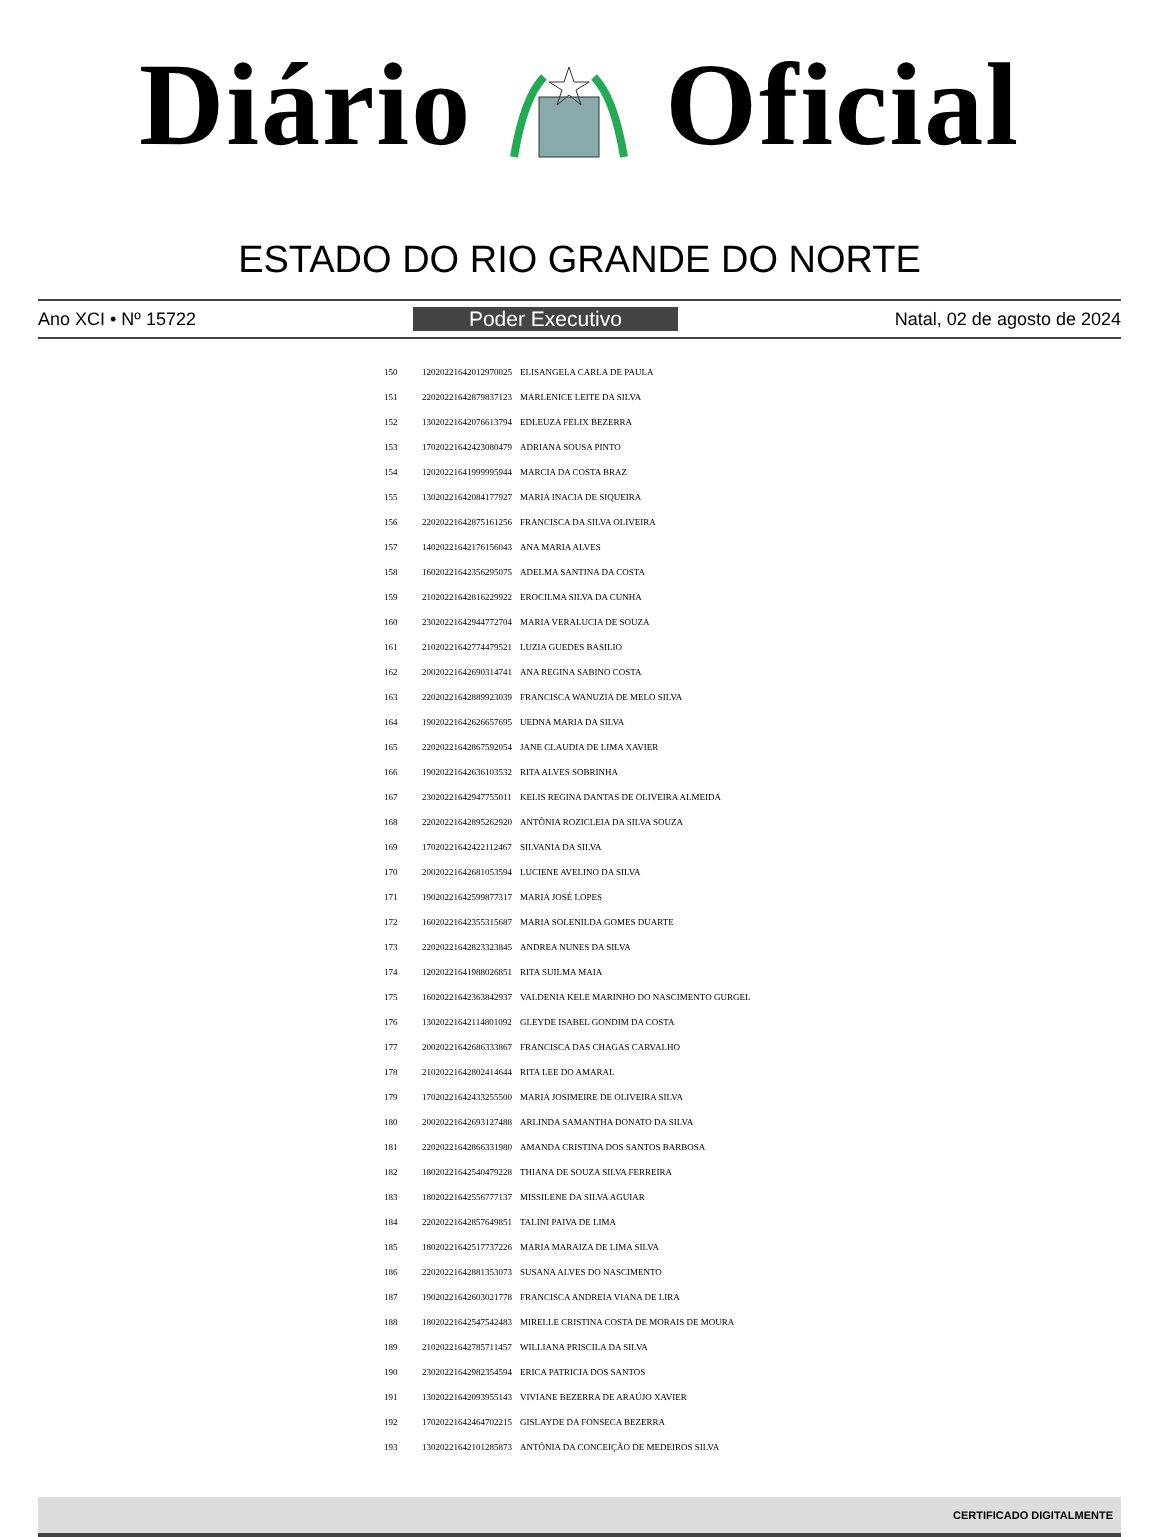Diário Oficial
ESTADO DO RIO GRANDE DO NORTE
Ano XCI • Nº 15722 Poder Executivo Natal, 02 de agosto de 2024
| 150 | 12020221642012970025 | ELISANGELA CARLA DE PAULA |
| 151 | 22020221642879837123 | MARLENICE LEITE DA SILVA |
| 152 | 13020221642076613794 | EDLEUZA FELIX BEZERRA |
| 153 | 17020221642423080479 | ADRIANA SOUSA PINTO |
| 154 | 12020221641999995944 | MARCIA DA COSTA BRAZ |
| 155 | 13020221642084177927 | MARIA INACIA DE SIQUEIRA |
| 156 | 22020221642875161256 | FRANCISCA DA SILVA OLIVEIRA |
| 157 | 14020221642176156043 | ANA MARIA ALVES |
| 158 | 16020221642356295075 | ADELMA SANTINA DA COSTA |
| 159 | 21020221642816229922 | EROCILMA SILVA DA CUNHA |
| 160 | 23020221642944772704 | MARIA VERALUCIA DE SOUZA |
| 161 | 21020221642774479521 | LUZIA GUEDES BASILIO |
| 162 | 20020221642690314741 | ANA REGINA SABINO COSTA |
| 163 | 22020221642889923039 | FRANCISCA WANUZIA DE MELO SILVA |
| 164 | 19020221642626657695 | UEDNA MARIA DA SILVA |
| 165 | 22020221642867592054 | JANE CLAUDIA DE LIMA XAVIER |
| 166 | 19020221642636103532 | RITA ALVES SOBRINHA |
| 167 | 23020221642947755011 | KELIS REGINA DANTAS DE OLIVEIRA ALMEIDA |
| 168 | 22020221642895262920 | ANTÔNIA ROZICLEIA DA SILVA SOUZA |
| 169 | 17020221642422112467 | SILVANIA DA SILVA |
| 170 | 20020221642681053594 | LUCIENE AVELINO DA SILVA |
| 171 | 19020221642599877317 | MARIA JOSÉ LOPES |
| 172 | 16020221642355315687 | MARIA SOLENILDA GOMES DUARTE |
| 173 | 22020221642823323845 | ANDREA NUNES DA SILVA |
| 174 | 12020221641988026851 | RITA SUILMA MAIA |
| 175 | 16020221642363842937 | VALDENIA KELE MARINHO DO NASCIMENTO GURGEL |
| 176 | 13020221642114801092 | GLEYDE ISABEL GONDIM DA COSTA |
| 177 | 20020221642686333867 | FRANCISCA DAS CHAGAS CARVALHO |
| 178 | 21020221642802414644 | RITA LEE DO AMARAL |
| 179 | 17020221642433255500 | MARIA JOSIMEIRE DE OLIVEIRA SILVA |
| 180 | 20020221642693127488 | ARLINDA SAMANTHA DONATO DA SILVA |
| 181 | 22020221642866331980 | AMANDA CRISTINA DOS SANTOS BARBOSA |
| 182 | 18020221642540479228 | THIANA DE SOUZA SILVA FERREIRA |
| 183 | 18020221642556777137 | MISSILENE DA SILVA AGUIAR |
| 184 | 22020221642857649851 | TALINI PAIVA DE LIMA |
| 185 | 18020221642517737226 | MARIA MARAIZA DE LIMA SILVA |
| 186 | 22020221642881353073 | SUSANA ALVES DO NASCIMENTO |
| 187 | 19020221642603021778 | FRANCISCA ANDREIA VIANA DE LIRA |
| 188 | 18020221642547542483 | MIRELLE CRISTINA COSTA DE MORAIS DE MOURA |
| 189 | 21020221642785711457 | WILLIANA PRISCILA DA SILVA |
| 190 | 23020221642982354594 | ERICA PATRICIA DOS SANTOS |
| 191 | 13020221642093955143 | VIVIANE BEZERRA DE ARAÚJO XAVIER |
| 192 | 17020221642464702215 | GISLAYDE DA FONSECA BEZERRA |
| 193 | 13020221642101285873 | ANTÔNIA DA CONCEIÇÃO DE MEDEIROS SILVA |
CERTIFICADO DIGITALMENTE